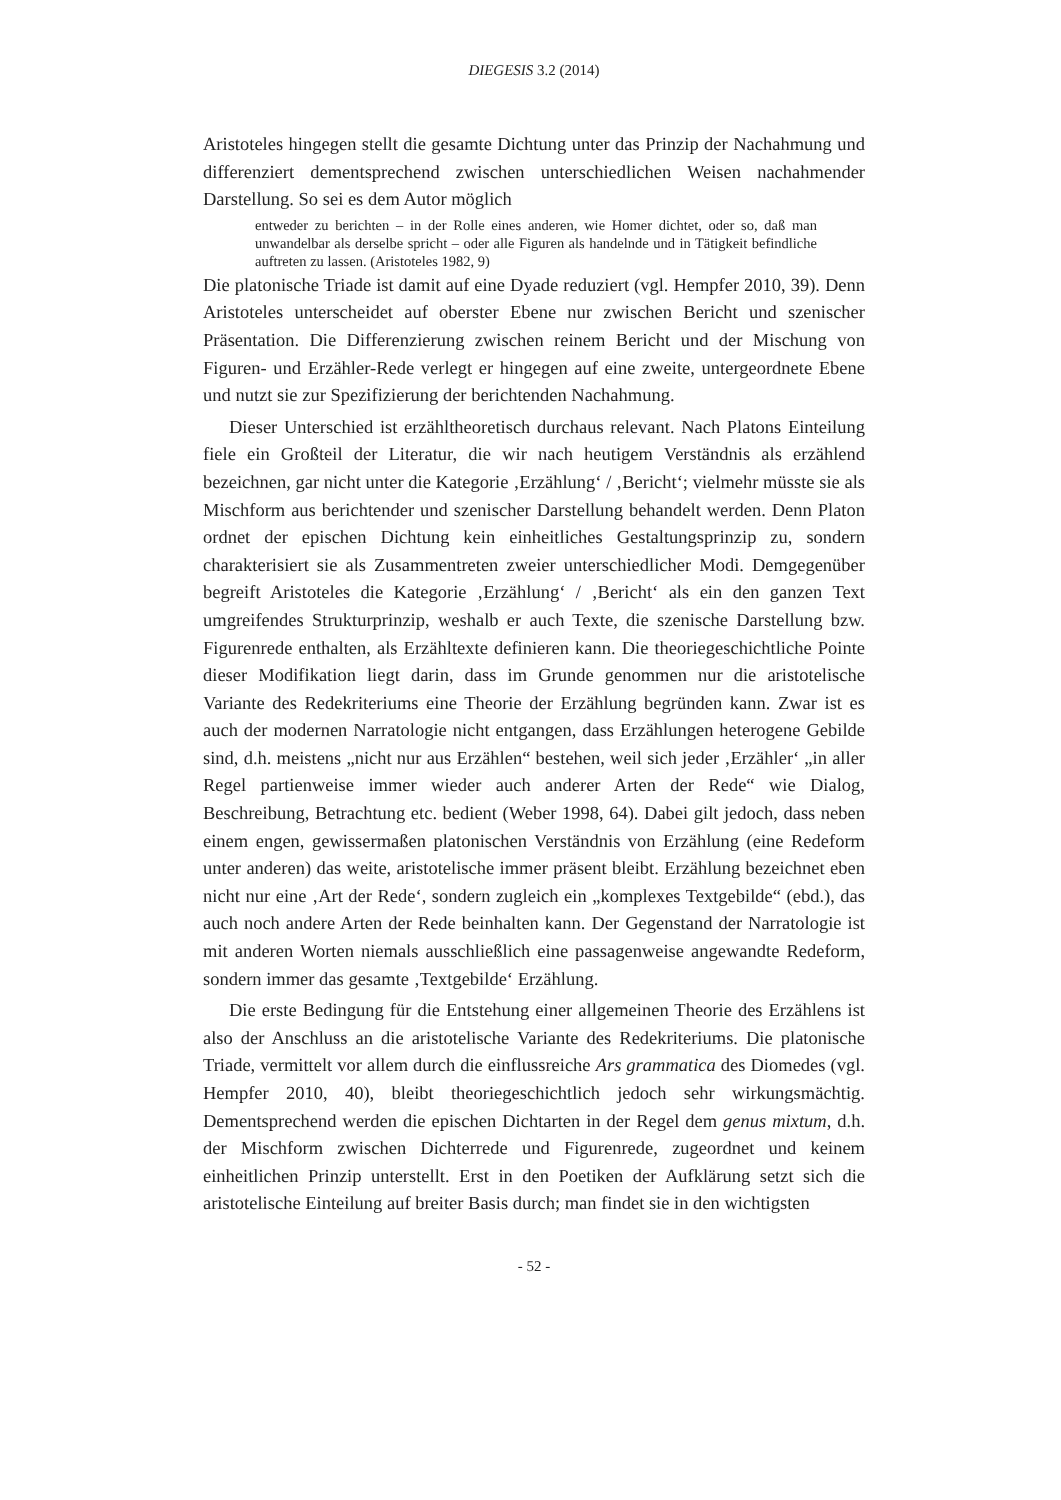DIEGESIS 3.2 (2014)
Aristoteles hingegen stellt die gesamte Dichtung unter das Prinzip der Nachahmung und differenziert dementsprechend zwischen unterschiedlichen Weisen nachahmender Darstellung. So sei es dem Autor möglich
entweder zu berichten – in der Rolle eines anderen, wie Homer dichtet, oder so, daß man unwandelbar als derselbe spricht – oder alle Figuren als handelnde und in Tätigkeit befindliche auftreten zu lassen. (Aristoteles 1982, 9)
Die platonische Triade ist damit auf eine Dyade reduziert (vgl. Hempfer 2010, 39). Denn Aristoteles unterscheidet auf oberster Ebene nur zwischen Bericht und szenischer Präsentation. Die Differenzierung zwischen reinem Bericht und der Mischung von Figuren- und Erzähler-Rede verlegt er hingegen auf eine zweite, untergeordnete Ebene und nutzt sie zur Spezifizierung der berichtenden Nachahmung.
Dieser Unterschied ist erzähltheoretisch durchaus relevant. Nach Platons Einteilung fiele ein Großteil der Literatur, die wir nach heutigem Verständnis als erzählend bezeichnen, gar nicht unter die Kategorie ‚Erzählung‘ / ‚Bericht‘; vielmehr müsste sie als Mischform aus berichtender und szenischer Darstellung behandelt werden. Denn Platon ordnet der epischen Dichtung kein einheitliches Gestaltungsprinzip zu, sondern charakterisiert sie als Zusammentreten zweier unterschiedlicher Modi. Demgegenüber begreift Aristoteles die Kategorie ‚Erzählung‘ / ‚Bericht‘ als ein den ganzen Text umgreifendes Strukturprinzip, weshalb er auch Texte, die szenische Darstellung bzw. Figurenrede enthalten, als Erzähltexte definieren kann. Die theoriegeschichtliche Pointe dieser Modifikation liegt darin, dass im Grunde genommen nur die aristotelische Variante des Redekriteriums eine Theorie der Erzählung begründen kann. Zwar ist es auch der modernen Narratologie nicht entgangen, dass Erzählungen heterogene Gebilde sind, d.h. meistens „nicht nur aus Erzählen“ bestehen, weil sich jeder ‚Erzähler‘ „in aller Regel partienweise immer wieder auch anderer Arten der Rede“ wie Dialog, Beschreibung, Betrachtung etc. bedient (Weber 1998, 64). Dabei gilt jedoch, dass neben einem engen, gewissermaßen platonischen Verständnis von Erzählung (eine Redeform unter anderen) das weite, aristotelische immer präsent bleibt. Erzählung bezeichnet eben nicht nur eine ‚Art der Rede‘, sondern zugleich ein „komplexes Textgebilde“ (ebd.), das auch noch andere Arten der Rede beinhalten kann. Der Gegenstand der Narratologie ist mit anderen Worten niemals ausschließlich eine passagenweise angewandte Redeform, sondern immer das gesamte ‚Textgebilde‘ Erzählung.
Die erste Bedingung für die Entstehung einer allgemeinen Theorie des Erzählens ist also der Anschluss an die aristotelische Variante des Redekriteriums. Die platonische Triade, vermittelt vor allem durch die einflussreiche Ars grammatica des Diomedes (vgl. Hempfer 2010, 40), bleibt theoriegeschichtlich jedoch sehr wirkungsmächtig. Dementsprechend werden die epischen Dichtarten in der Regel dem genus mixtum, d.h. der Mischform zwischen Dichterrede und Figurenrede, zugeordnet und keinem einheitlichen Prinzip unterstellt. Erst in den Poetiken der Aufklärung setzt sich die aristotelische Einteilung auf breiter Basis durch; man findet sie in den wichtigsten
- 52 -